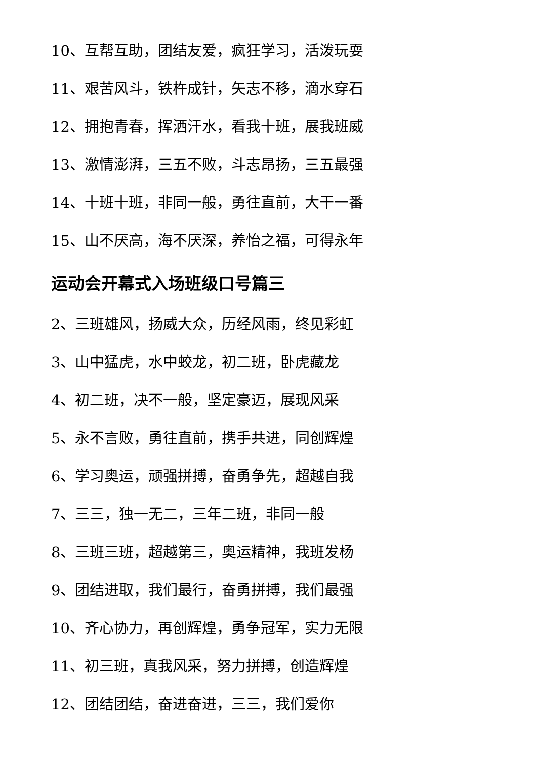10、互帮互助，团结友爱，疯狂学习，活泼玩耍
11、艰苦风斗，铁杵成针，矢志不移，滴水穿石
12、拥抱青春，挥洒汗水，看我十班，展我班威
13、激情澎湃，三五不败，斗志昂扬，三五最强
14、十班十班，非同一般，勇往直前，大干一番
15、山不厌高，海不厌深，养怡之福，可得永年
运动会开幕式入场班级口号篇三
2、三班雄风，扬威大众，历经风雨，终见彩虹
3、山中猛虎，水中蛟龙，初二班，卧虎藏龙
4、初二班，决不一般，坚定豪迈，展现风采
5、永不言败，勇往直前，携手共进，同创辉煌
6、学习奥运，顽强拼搏，奋勇争先，超越自我
7、三三，独一无二，三年二班，非同一般
8、三班三班，超越第三，奥运精神，我班发杨
9、团结进取，我们最行，奋勇拼搏，我们最强
10、齐心协力，再创辉煌，勇争冠军，实力无限
11、初三班，真我风采，努力拼搏，创造辉煌
12、团结团结，奋进奋进，三三，我们爱你